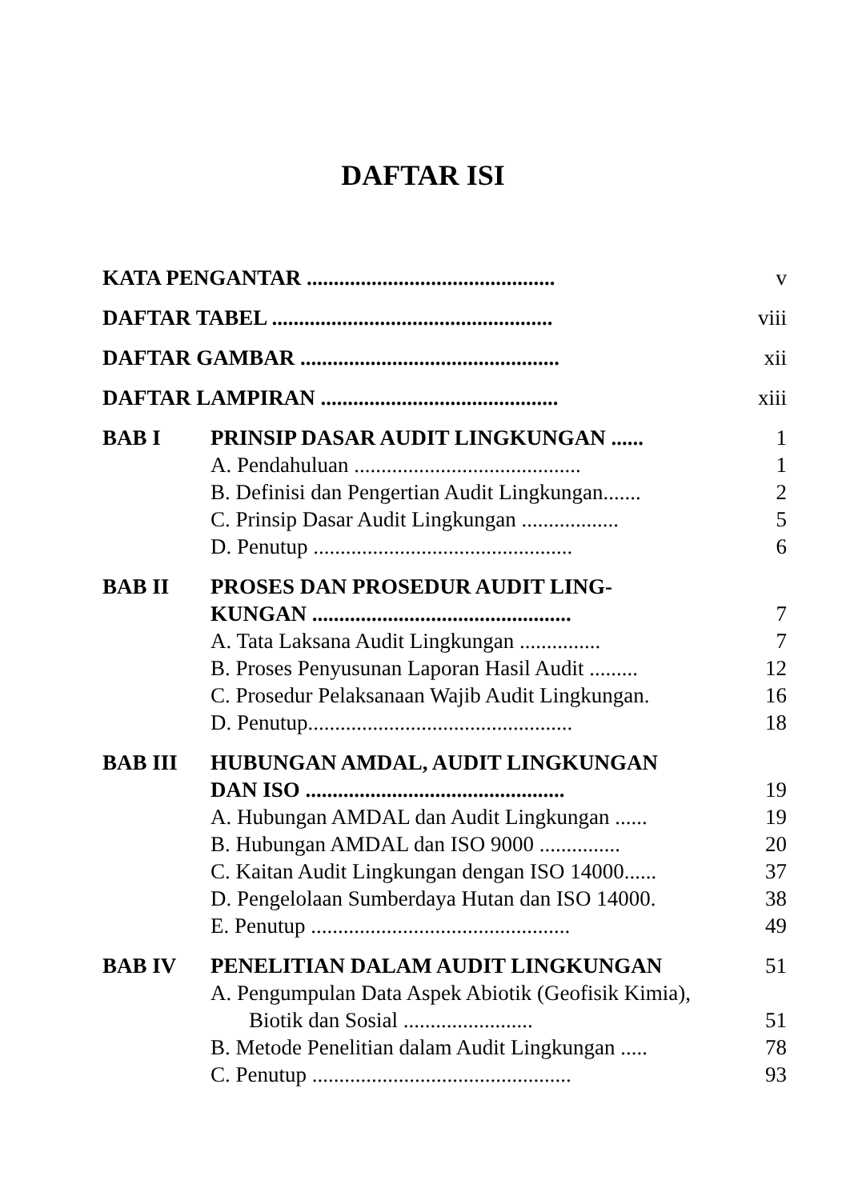DAFTAR ISI
| KATA PENGANTAR .............................................. | | v |
| DAFTAR TABEL .................................................... | | viii |
| DAFTAR GAMBAR ................................................ | | xii |
| DAFTAR LAMPIRAN ............................................ | | xiii |
| BAB I | PRINSIP DASAR AUDIT LINGKUNGAN ...... | 1 |
| | A. Pendahuluan .......................................... | 1 |
| | B. Definisi dan Pengertian Audit Lingkungan....... | 2 |
| | C. Prinsip Dasar Audit Lingkungan .................. | 5 |
| | D. Penutup ................................................ | 6 |
| BAB II | PROSES DAN PROSEDUR AUDIT LING- KUNGAN ................................................ | 7 |
| | A. Tata Laksana Audit Lingkungan ............... | 7 |
| | B. Proses Penyusunan Laporan Hasil Audit ......... | 12 |
| | C. Prosedur Pelaksanaan Wajib Audit Lingkungan. | 16 |
| | D. Penutup................................................. | 18 |
| BAB III | HUBUNGAN AMDAL, AUDIT LINGKUNGAN DAN ISO ................................................ | 19 |
| | A. Hubungan AMDAL dan Audit Lingkungan ...... | 19 |
| | B. Hubungan AMDAL dan ISO 9000 ............... | 20 |
| | C. Kaitan Audit Lingkungan dengan ISO 14000...... | 37 |
| | D. Pengelolaan Sumberdaya Hutan dan ISO 14000. | 38 |
| | E. Penutup ................................................ | 49 |
| BAB IV | PENELITIAN DALAM AUDIT LINGKUNGAN | 51 |
| | A. Pengumpulan Data Aspek Abiotik (Geofisik Kimia), Biotik dan Sosial ........................ | 51 |
| | B. Metode Penelitian dalam Audit Lingkungan ..... | 78 |
| | C. Penutup ................................................ | 93 |